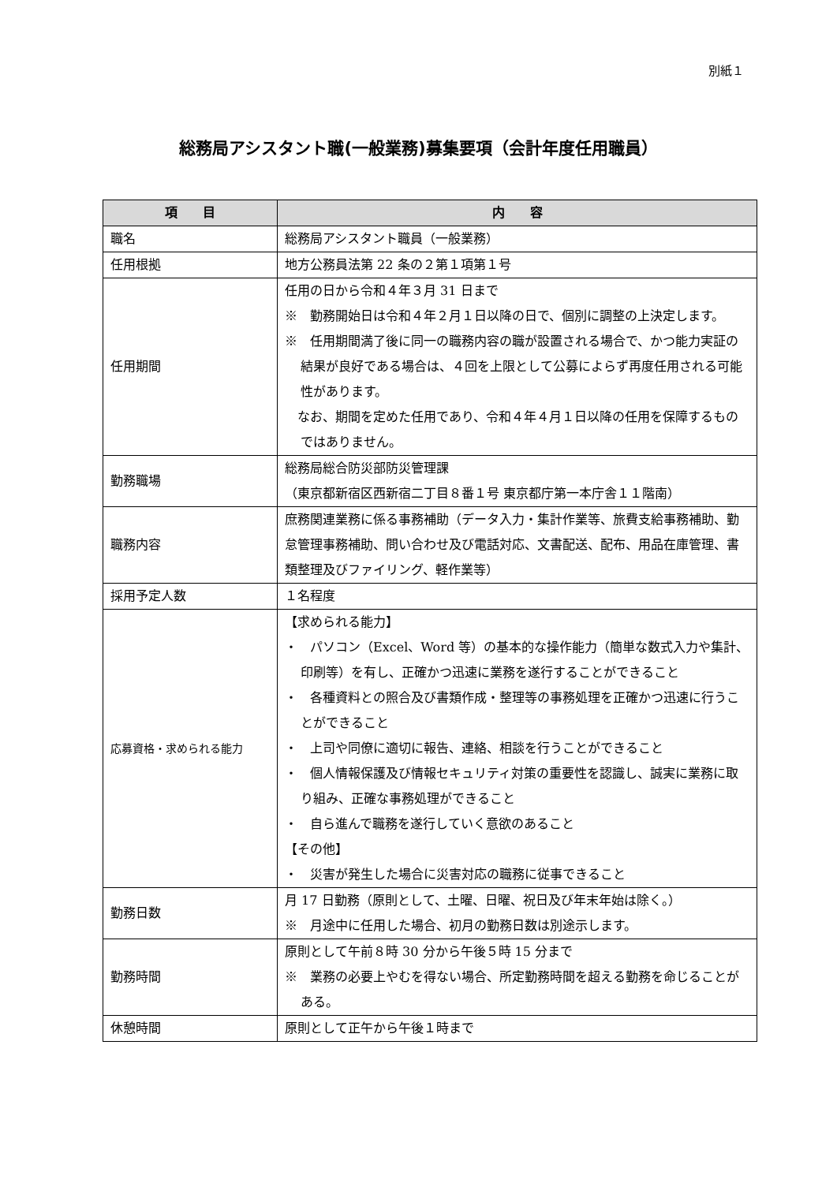別紙１
総務局アシスタント職(一般業務)募集要項（会計年度任用職員）
| 項 目 | 内 容 |
| --- | --- |
| 職名 | 総務局アシスタント職員（一般業務） |
| 任用根拠 | 地方公務員法第 22 条の２第１項第１号 |
| 任用期間 | 任用の日から令和４年３月 31 日まで ※ 勤務開始日は令和４年２月１日以降の日で、個別に調整の上決定します。 ※ 任用期間満了後に同一の職務内容の職が設置される場合で、かつ能力実証の結果が良好である場合は、４回を上限として公募によらず再度任用される可能性があります。 なお、期間を定めた任用であり、令和４年４月１日以降の任用を保障するものではありません。 |
| 勤務職場 | 総務局総合防災部防災管理課 （東京都新宿区西新宿二丁目８番１号 東京都庁第一本庁舎１１階南） |
| 職務内容 | 庶務関連業務に係る事務補助（データ入力・集計作業等、旅費支給事務補助、勤怠管理事務補助、問い合わせ及び電話対応、文書配送、配布、用品在庫管理、書類整理及びファイリング、軽作業等） |
| 採用予定人数 | １名程度 |
| 応募資格・求められる能力 | 【求められる能力】 ・ パソコン（Excel、Word 等）の基本的な操作能力（簡単な数式入力や集計、印刷等）を有し、正確かつ迅速に業務を遂行することができること ・ 各種資料との照合及び書類作成・整理等の事務処理を正確かつ迅速に行うことができること ・ 上司や同僚に適切に報告、連絡、相談を行うことができること ・ 個人情報保護及び情報セキュリティ対策の重要性を認識し、誠実に業務に取り組み、正確な事務処理ができること ・ 自ら進んで職務を遂行していく意欲のあること 【その他】 ・ 災害が発生した場合に災害対応の職務に従事できること |
| 勤務日数 | 月 17 日勤務（原則として、土曜、日曜、祝日及び年末年始は除く。） ※ 月途中に任用した場合、初月の勤務日数は別途示します。 |
| 勤務時間 | 原則として午前８時 30 分から午後５時 15 分まで ※ 業務の必要上やむを得ない場合、所定勤務時間を超える勤務を命じることがある。 |
| 休憩時間 | 原則として正午から午後１時まで |